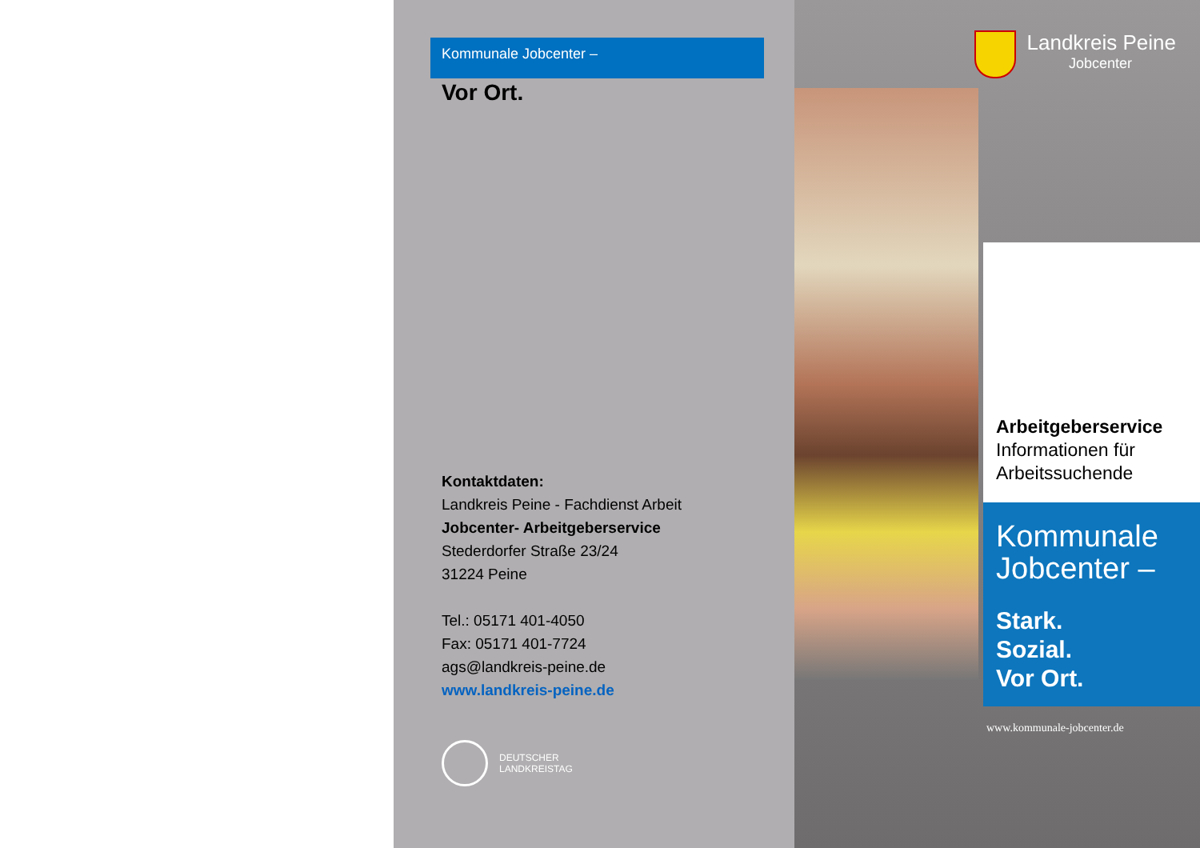Kommunale Jobcenter –
Vor Ort.
Kontaktdaten:
Landkreis Peine - Fachdienst Arbeit
Jobcenter- Arbeitgeberservice
Stederdorfer Straße 23/24
31224 Peine
Tel.: 05171 401-4050
Fax: 05171 401-7724
ags@landkreis-peine.de
www.landkreis-peine.de
DEUTSCHER
LANDKREISTAG
Landkreis Peine
Jobcenter
Arbeitgeberservice
Informationen für
Arbeitssuchende
Kommunale
Jobcenter –
Stark.
Sozial.
Vor Ort.
www.kommunale-jobcenter.de